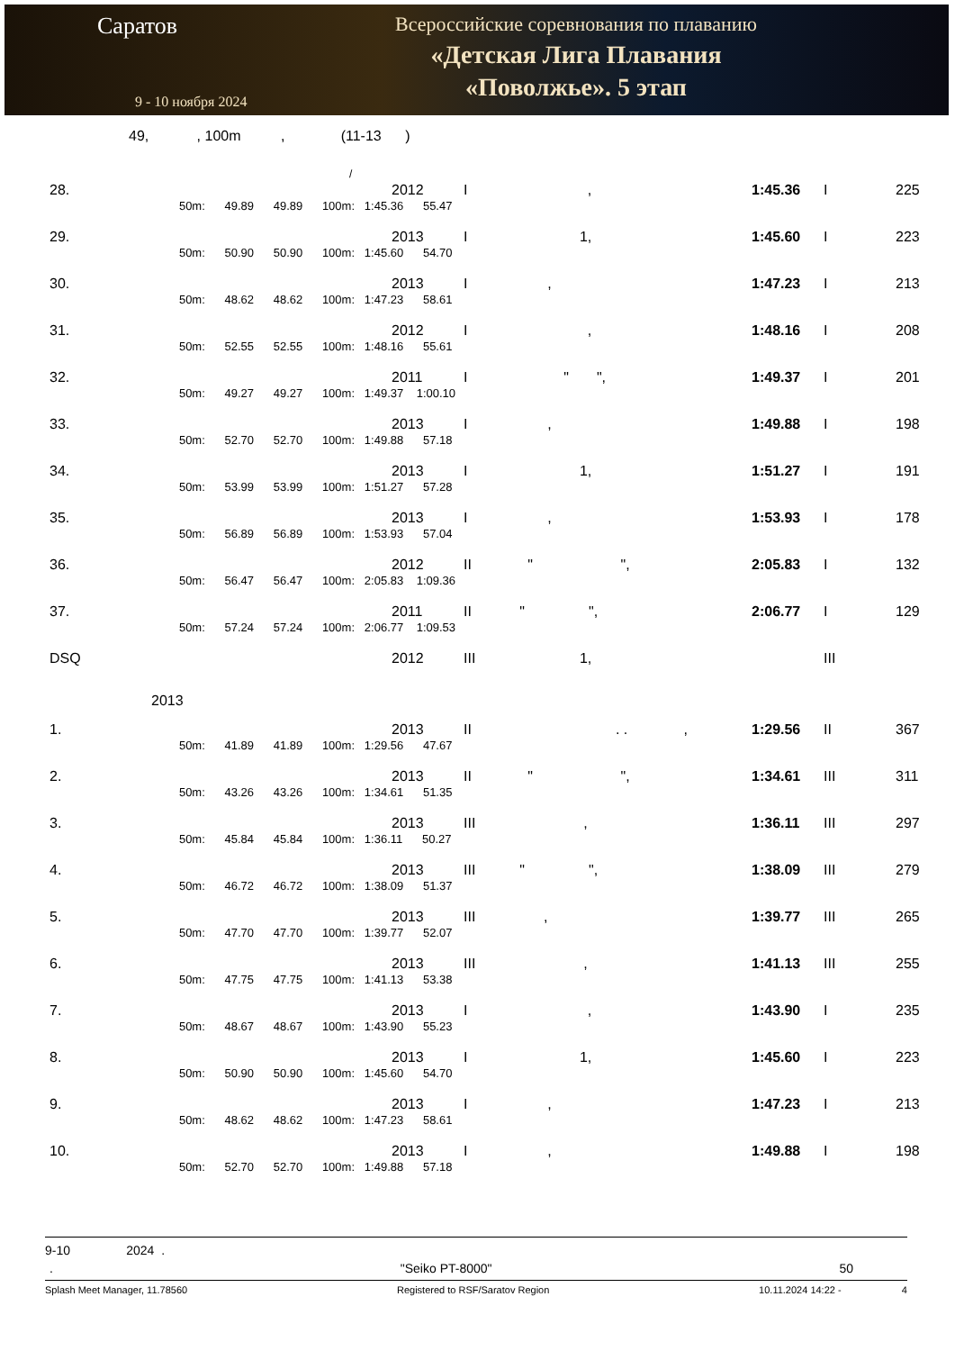Саратов
9 - 10 ноября 2024
Всероссийские соревнования по плаванию
«Детская Лига Плавания
«Поволжье». 5 этап
49, , 100m , (11-13 )
/
| 28. | | 2012 | I , | 1:45.36 | I | 225 |
| | 50m: 49.89 49.89 100m: 1:45.36 55.47 | | | | | |
| 29. | | 2013 | I 1, | 1:45.60 | I | 223 |
| | 50m: 50.90 50.90 100m: 1:45.60 54.70 | | | | | |
| 30. | | 2013 | I , | 1:47.23 | I | 213 |
| | 50m: 48.62 48.62 100m: 1:47.23 58.61 | | | | | |
| 31. | | 2012 | I , | 1:48.16 | I | 208 |
| | 50m: 52.55 52.55 100m: 1:48.16 55.61 | | | | | |
| 32. | | 2011 | I " ", | 1:49.37 | I | 201 |
| | 50m: 49.27 49.27 100m: 1:49.37 1:00.10 | | | | | |
| 33. | | 2013 | I , | 1:49.88 | I | 198 |
| | 50m: 52.70 52.70 100m: 1:49.88 57.18 | | | | | |
| 34. | | 2013 | I 1, | 1:51.27 | I | 191 |
| | 50m: 53.99 53.99 100m: 1:51.27 57.28 | | | | | |
| 35. | | 2013 | I , | 1:53.93 | I | 178 |
| | 50m: 56.89 56.89 100m: 1:53.93 57.04 | | | | | |
| 36. | | 2012 | II " ", | 2:05.83 | I | 132 |
| | 50m: 56.47 56.47 100m: 2:05.83 1:09.36 | | | | | |
| 37. | | 2011 | II " ", | 2:06.77 | I | 129 |
| | 50m: 57.24 57.24 100m: 2:06.77 1:09.53 | | | | | |
| DSQ | | 2012 | III 1, | | III | |
| 2013 | | | | | | |
| 1. | | 2013 | II . . , | 1:29.56 | II | 367 |
| | 50m: 41.89 41.89 100m: 1:29.56 47.67 | | | | | |
| 2. | | 2013 | II " ", | 1:34.61 | III | 311 |
| | 50m: 43.26 43.26 100m: 1:34.61 51.35 | | | | | |
| 3. | | 2013 | III , | 1:36.11 | III | 297 |
| | 50m: 45.84 45.84 100m: 1:36.11 50.27 | | | | | |
| 4. | | 2013 | III " ", | 1:38.09 | III | 279 |
| | 50m: 46.72 46.72 100m: 1:38.09 51.37 | | | | | |
| 5. | | 2013 | III , | 1:39.77 | III | 265 |
| | 50m: 47.70 47.70 100m: 1:39.77 52.07 | | | | | |
| 6. | | 2013 | III , | 1:41.13 | III | 255 |
| | 50m: 47.75 47.75 100m: 1:41.13 53.38 | | | | | |
| 7. | | 2013 | I , | 1:43.90 | I | 235 |
| | 50m: 48.67 48.67 100m: 1:43.90 55.23 | | | | | |
| 8. | | 2013 | I 1, | 1:45.60 | I | 223 |
| | 50m: 50.90 50.90 100m: 1:45.60 54.70 | | | | | |
| 9. | | 2013 | I , | 1:47.23 | I | 213 |
| | 50m: 48.62 48.62 100m: 1:47.23 58.61 | | | | | |
| 10. | | 2013 | I , | 1:49.88 | I | 198 |
| | 50m: 52.70 52.70 100m: 1:49.88 57.18 | | | | | |
9-10 2024 .
. "Seiko PT-8000" 50
Splash Meet Manager, 11.78560 Registered to RSF/Saratov Region 10.11.2024 14:22 - 4